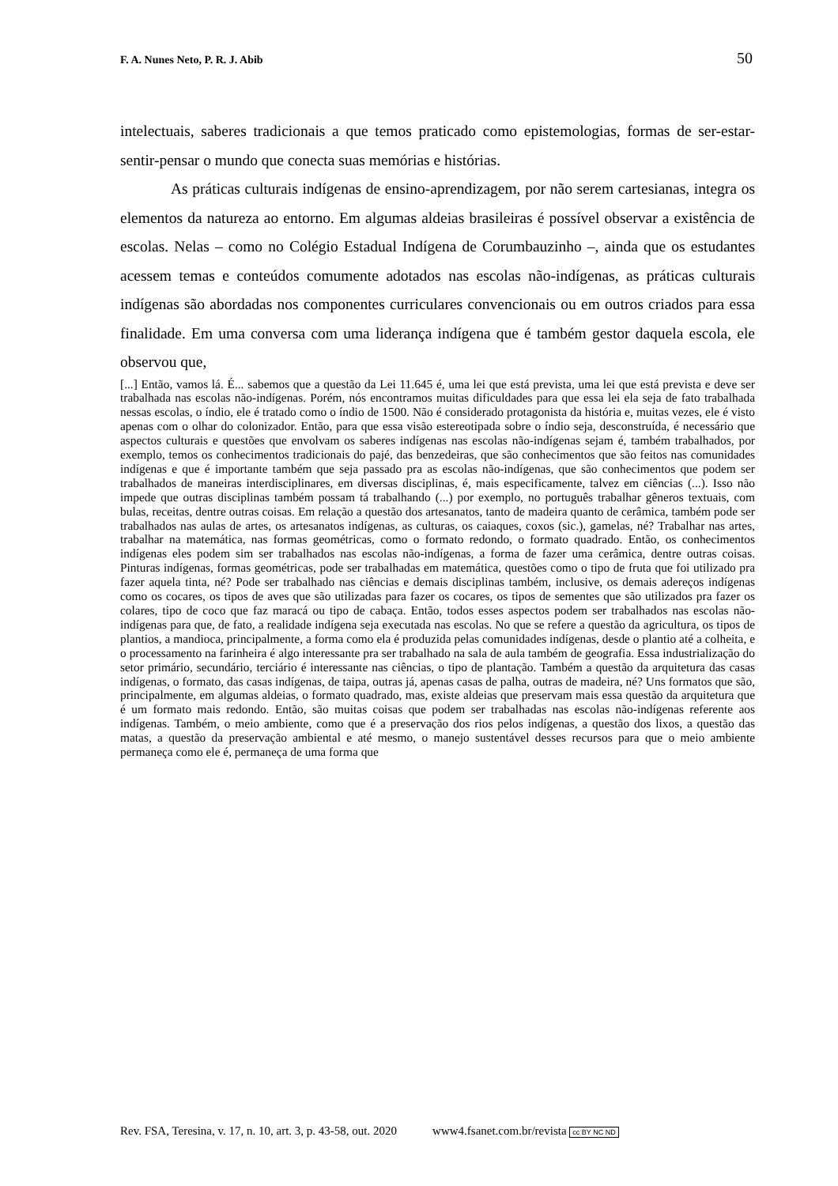F. A. Nunes Neto, P. R. J. Abib 50
intelectuais, saberes tradicionais a que temos praticado como epistemologias, formas de ser-estar-sentir-pensar o mundo que conecta suas memórias e histórias.
As práticas culturais indígenas de ensino-aprendizagem, por não serem cartesianas, integra os elementos da natureza ao entorno. Em algumas aldeias brasileiras é possível observar a existência de escolas. Nelas – como no Colégio Estadual Indígena de Corumbauzinho –, ainda que os estudantes acessem temas e conteúdos comumente adotados nas escolas não-indígenas, as práticas culturais indígenas são abordadas nos componentes curriculares convencionais ou em outros criados para essa finalidade. Em uma conversa com uma liderança indígena que é também gestor daquela escola, ele observou que,
[...] Então, vamos lá. É... sabemos que a questão da Lei 11.645 é, uma lei que está prevista, uma lei que está prevista e deve ser trabalhada nas escolas não-indígenas. Porém, nós encontramos muitas dificuldades para que essa lei ela seja de fato trabalhada nessas escolas, o índio, ele é tratado como o índio de 1500. Não é considerado protagonista da história e, muitas vezes, ele é visto apenas com o olhar do colonizador. Então, para que essa visão estereotipada sobre o índio seja, desconstruída, é necessário que aspectos culturais e questões que envolvam os saberes indígenas nas escolas não-indígenas sejam é, também trabalhados, por exemplo, temos os conhecimentos tradicionais do pajé, das benzedeiras, que são conhecimentos que são feitos nas comunidades indígenas e que é importante também que seja passado pra as escolas não-indígenas, que são conhecimentos que podem ser trabalhados de maneiras interdisciplinares, em diversas disciplinas, é, mais especificamente, talvez em ciências (...). Isso não impede que outras disciplinas também possam tá trabalhando (...) por exemplo, no português trabalhar gêneros textuais, com bulas, receitas, dentre outras coisas. Em relação a questão dos artesanatos, tanto de madeira quanto de cerâmica, também pode ser trabalhados nas aulas de artes, os artesanatos indígenas, as culturas, os caiaques, coxos (sic.), gamelas, né? Trabalhar nas artes, trabalhar na matemática, nas formas geométricas, como o formato redondo, o formato quadrado. Então, os conhecimentos indígenas eles podem sim ser trabalhados nas escolas não-indígenas, a forma de fazer uma cerâmica, dentre outras coisas. Pinturas indígenas, formas geométricas, pode ser trabalhadas em matemática, questões como o tipo de fruta que foi utilizado pra fazer aquela tinta, né? Pode ser trabalhado nas ciências e demais disciplinas também, inclusive, os demais adereços indígenas como os cocares, os tipos de aves que são utilizadas para fazer os cocares, os tipos de sementes que são utilizados pra fazer os colares, tipo de coco que faz maracá ou tipo de cabaça. Então, todos esses aspectos podem ser trabalhados nas escolas não-indígenas para que, de fato, a realidade indígena seja executada nas escolas. No que se refere a questão da agricultura, os tipos de plantios, a mandioca, principalmente, a forma como ela é produzida pelas comunidades indígenas, desde o plantio até a colheita, e o processamento na farinheira é algo interessante pra ser trabalhado na sala de aula também de geografia. Essa industrialização do setor primário, secundário, terciário é interessante nas ciências, o tipo de plantação. Também a questão da arquitetura das casas indígenas, o formato, das casas indígenas, de taipa, outras já, apenas casas de palha, outras de madeira, né? Uns formatos que são, principalmente, em algumas aldeias, o formato quadrado, mas, existe aldeias que preservam mais essa questão da arquitetura que é um formato mais redondo. Então, são muitas coisas que podem ser trabalhadas nas escolas não-indígenas referente aos indígenas. Também, o meio ambiente, como que é a preservação dos rios pelos indígenas, a questão dos lixos, a questão das matas, a questão da preservação ambiental e até mesmo, o manejo sustentável desses recursos para que o meio ambiente permaneça como ele é, permaneça de uma forma que
Rev. FSA, Teresina, v. 17, n. 10, art. 3, p. 43-58, out. 2020 www4.fsanet.com.br/revista cc BY NC ND